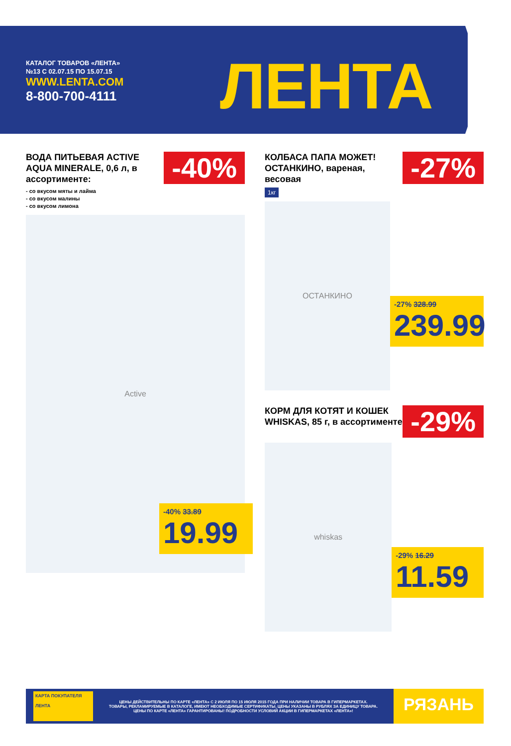КАТАЛОГ ТОВАРОВ «ЛЕНТА»
№13 С 02.07.15 ПО 15.07.15
WWW.LENTA.COM
8-800-700-4111
ЛЕНТА
ВОДА ПИТЬЕВАЯ ACTIVE AQUA MINERALE, 0,6 л, в ассортименте:
- со вкусом мяты и лайма
- со вкусом малины
- со вкусом лимона
-40%
Active
-40% 33.89
19.99
КОЛБАСА ПАПА МОЖЕТ! ОСТАНКИНО, вареная, весовая
1кг
-27%
ОСТАНКИНО
-27% 328.99
239.99
КОРМ ДЛЯ КОТЯТ И КОШЕК WHISKAS, 85 г, в ассортименте
-29%
whiskas
-29% 16.29
11.59
КАРТА ПОКУПАТЕЛЯ
ЛЕНТА
ЦЕНЫ ДЕЙСТВИТЕЛЬНЫ ПО КАРТЕ «ЛЕНТА» С 2 ИЮЛЯ ПО 15 ИЮЛЯ 2015 ГОДА ПРИ НАЛИЧИИ ТОВАРА В ГИПЕРМАРКЕТАХ.
ТОВАРЫ, РЕКЛАМИРУЕМЫЕ В КАТАЛОГЕ, ИМЕЮТ НЕОБХОДИМЫЕ СЕРТИФИКАТЫ. ЦЕНЫ УКАЗАНЫ В РУБЛЯХ ЗА ЕДИНИЦУ ТОВАРА.
ЦЕНЫ ПО КАРТЕ «ЛЕНТА» ГАРАНТИРОВАНЫ! ПОДРОБНОСТИ УСЛОВИЙ АКЦИИ В ГИПЕРМАРКЕТАХ «ЛЕНТА»!
РЯЗАНЬ